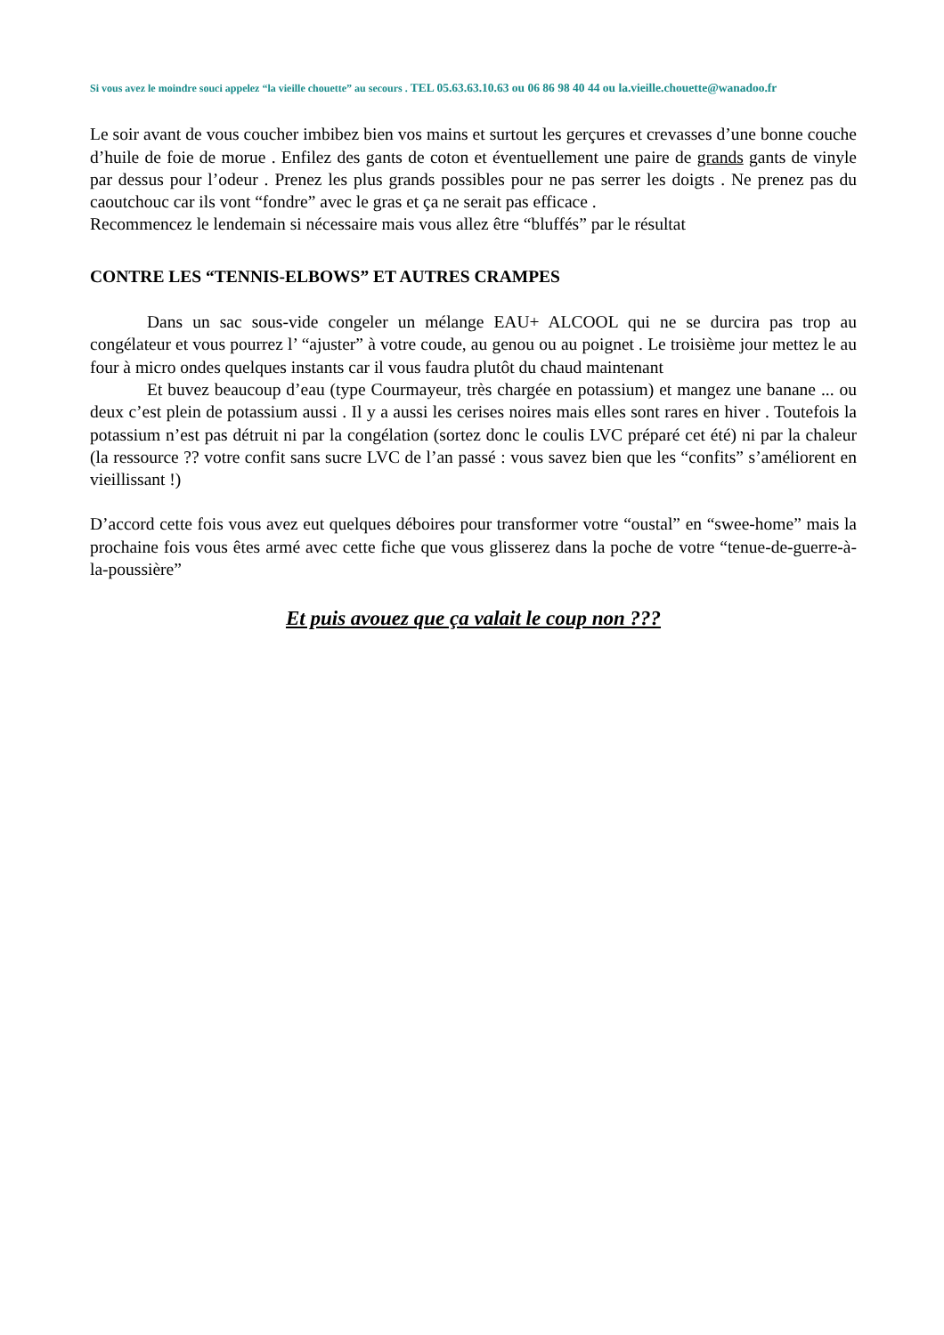Si vous avez le moindre souci appelez “la vieille chouette” au secours . TEL 05.63.63.10.63 ou 06 86 98 40 44 ou la.vieille.chouette@wanadoo.fr
Le soir avant de vous coucher imbibez bien vos mains et surtout les gerçures et crevasses d’une bonne couche d’huile de foie de morue . Enfilez des gants de coton et éventuellement une paire de grands gants de vinyle par dessus pour l’odeur . Prenez les plus grands possibles pour ne pas serrer les doigts . Ne prenez pas du caoutchouc car ils vont “fondre” avec le gras et ça ne serait pas efficace .
Recommencez le lendemain si nécessaire mais vous allez être “bluffés” par le résultat
CONTRE LES “TENNIS-ELBOWS” ET AUTRES CRAMPES
Dans un sac sous-vide congeler un mélange EAU+ ALCOOL qui ne se durcira pas trop au congélateur et vous pourrez l’ “ajuster” à votre coude, au genou ou au poignet . Le troisième jour mettez le au four à micro ondes quelques instants car il vous faudra plutôt du chaud maintenant
Et buvez beaucoup d’eau (type Courmayeur, très chargée en potassium) et mangez une banane ... ou deux c’est plein de potassium aussi . Il y a aussi les cerises noires mais elles sont rares en hiver . Toutefois la potassium n’est pas détruit ni par la congélation (sortez donc le coulis LVC préparé cet été) ni par la chaleur (la ressource ?? votre confit sans sucre LVC de l’an passé : vous savez bien que les “confits” s’améliorent en vieillissant !)
D’accord cette fois vous avez eut quelques déboires pour transformer votre “oustal” en “swee-home” mais la prochaine fois vous êtes armé avec cette fiche que vous glisserez dans la poche de votre “tenue-de-guerre-à-la-poussière”
Et puis avouez que ça valait le coup non ???